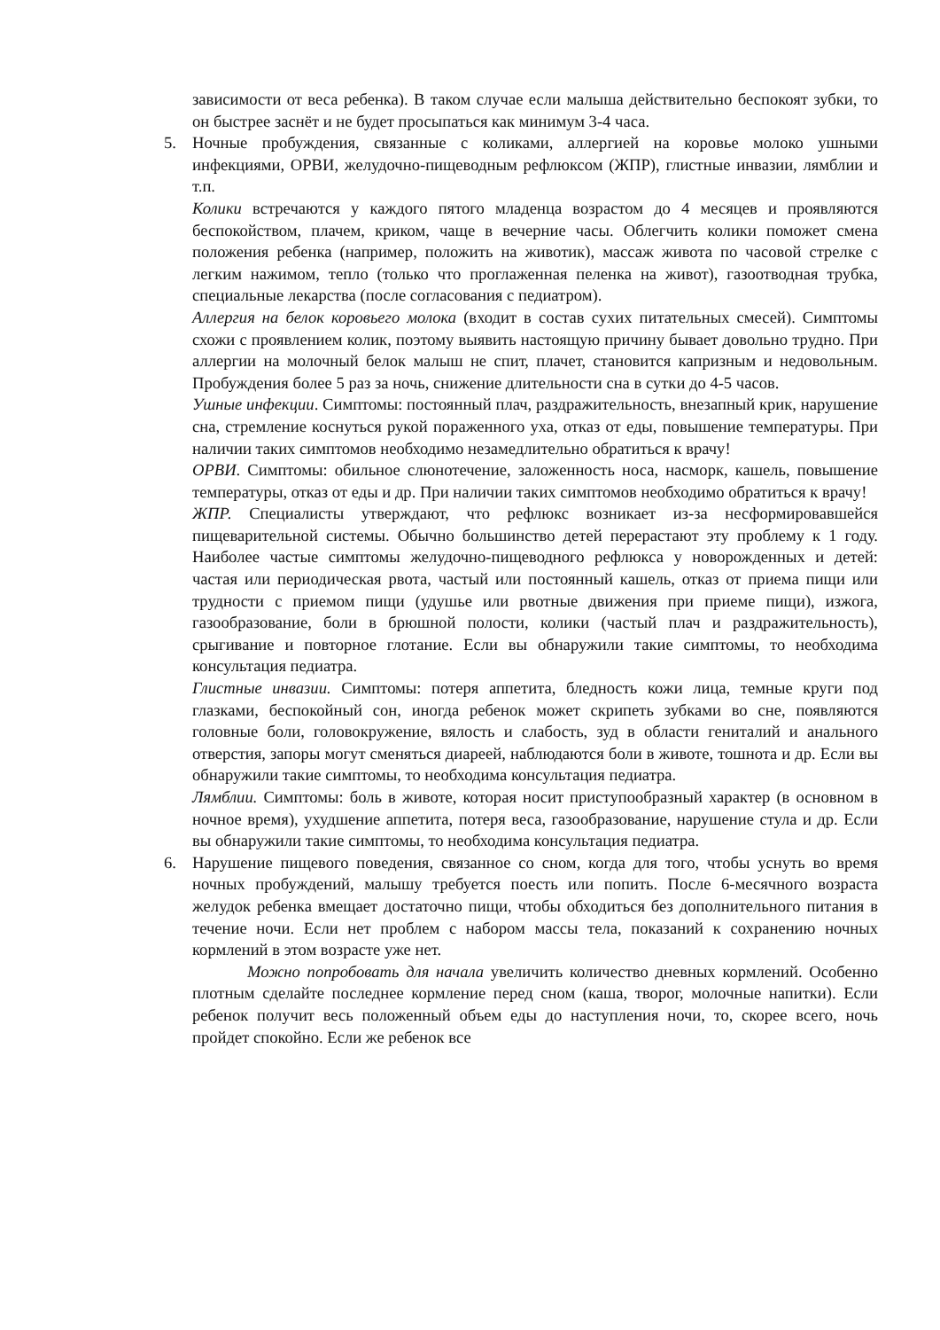зависимости от веса ребенка). В таком случае если малыша действительно беспокоят зубки, то он быстрее заснёт и не будет просыпаться как минимум 3-4 часа.
5. Ночные пробуждения, связанные с коликами, аллергией на коровье молоко ушными инфекциями, ОРВИ, желудочно-пищеводным рефлюксом (ЖПР), глистные инвазии, лямблии и т.п.
Колики встречаются у каждого пятого младенца возрастом до 4 месяцев и проявляются беспокойством, плачем, криком, чаще в вечерние часы. Облегчить колики поможет смена положения ребенка (например, положить на животик), массаж живота по часовой стрелке с легким нажимом, тепло (только что проглаженная пеленка на живот), газоотводная трубка, специальные лекарства (после согласования с педиатром).
Аллергия на белок коровьего молока (входит в состав сухих питательных смесей). Симптомы схожи с проявлением колик, поэтому выявить настоящую причину бывает довольно трудно. При аллергии на молочный белок малыш не спит, плачет, становится капризным и недовольным. Пробуждения более 5 раз за ночь, снижение длительности сна в сутки до 4-5 часов.
Ушные инфекции. Симптомы: постоянный плач, раздражительность, внезапный крик, нарушение сна, стремление коснуться рукой пораженного уха, отказ от еды, повышение температуры. При наличии таких симптомов необходимо незамедлительно обратиться к врачу!
ОРВИ. Симптомы: обильное слюнотечение, заложенность носа, насморк, кашель, повышение температуры, отказ от еды и др. При наличии таких симптомов необходимо обратиться к врачу!
ЖПР. Специалисты утверждают, что рефлюкс возникает из-за несформировавшейся пищеварительной системы. Обычно большинство детей перерастают эту проблему к 1 году. Наиболее частые симптомы желудочно-пищеводного рефлюкса у новорожденных и детей: частая или периодическая рвота, частый или постоянный кашель, отказ от приема пищи или трудности с приемом пищи (удушье или рвотные движения при приеме пищи), изжога, газообразование, боли в брюшной полости, колики (частый плач и раздражительность), срыгивание и повторное глотание. Если вы обнаружили такие симптомы, то необходима консультация педиатра.
Глистные инвазии. Симптомы: потеря аппетита, бледность кожи лица, темные круги под глазками, беспокойный сон, иногда ребенок может скрипеть зубками во сне, появляются головные боли, головокружение, вялость и слабость, зуд в области гениталий и анального отверстия, запоры могут сменяться диареей, наблюдаются боли в животе, тошнота и др. Если вы обнаружили такие симптомы, то необходима консультация педиатра.
Лямблии. Симптомы: боль в животе, которая носит приступообразный характер (в основном в ночное время), ухудшение аппетита, потеря веса, газообразование, нарушение стула и др. Если вы обнаружили такие симптомы, то необходима консультация педиатра.
6. Нарушение пищевого поведения, связанное со сном, когда для того, чтобы уснуть во время ночных пробуждений, малышу требуется поесть или попить. После 6-месячного возраста желудок ребенка вмещает достаточно пищи, чтобы обходиться без дополнительного питания в течение ночи. Если нет проблем с набором массы тела, показаний к сохранению ночных кормлений в этом возрасте уже нет.
Можно попробовать для начала увеличить количество дневных кормлений. Особенно плотным сделайте последнее кормление перед сном (каша, творог, молочные напитки). Если ребенок получит весь положенный объем еды до наступления ночи, то, скорее всего, ночь пройдет спокойно. Если же ребенок все